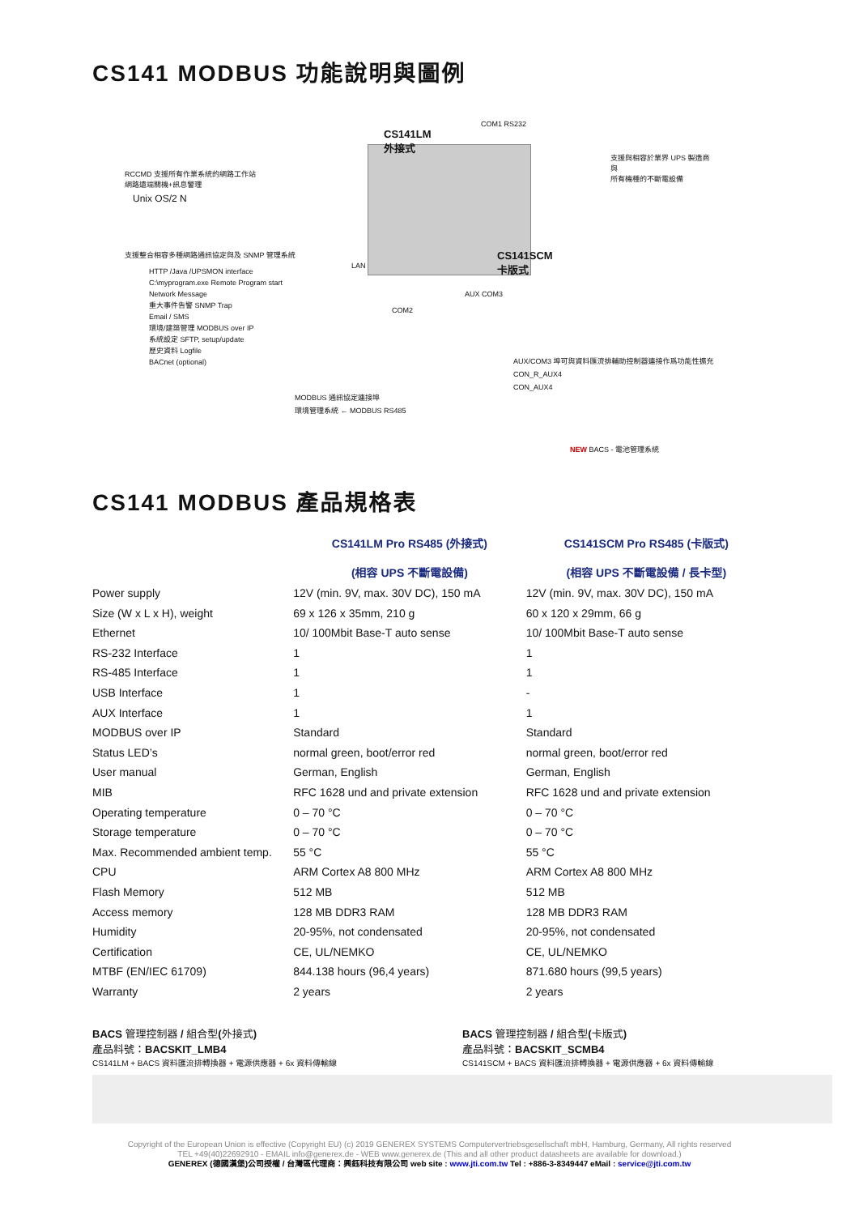CS141 MODBUS 功能說明與圖例
CS141LM
外接式
RCCMD 支援所有作業系統的網路工作站
網路遠端關機+訊息警理
Unix OS/2 N
支援整合相容多種網路通訊協定與及 SNMP 管理系統
HTTP /Java /UPSMON interface
C:\myprogram.exe Remote Program start
Network Message
重大事件告警 SNMP Trap
Email / SMS
環境/建築管理 MODBUS over IP
系統設定 SFTP, setup/update
歷史資料 Logfile
BACnet (optional)
COM1 RS232
LAN
COM2
AUX COM3
CS141SCM
卡版式
支援與相容於業界 UPS 製造商
與
所有機種的不斷電設備
AUX/COM3 埠可與資料匯流排輔助控制器連接作爲功能性擴充
CON_R_AUX4
CON_AUX4
MODBUS 通訊協定連接埠
環境管理系統 ← MODBUS RS485
NEW BACS - 電池管理系統
CS141 MODBUS 產品規格表
| | CS141LM Pro RS485 (外接式) (相容 UPS 不斷電設備) | CS141SCM Pro RS485 (卡版式) (相容 UPS 不斷電設備 / 長卡型) |
| --- | --- | --- |
| Power supply | 12V (min. 9V, max. 30V DC), 150 mA | 12V (min. 9V, max. 30V DC), 150 mA |
| Size (W x L x H), weight | 69 x 126 x 35mm, 210 g | 60 x 120 x 29mm, 66 g |
| Ethernet | 10/ 100Mbit Base-T auto sense | 10/ 100Mbit Base-T auto sense |
| RS-232 Interface | 1 | 1 |
| RS-485 Interface | 1 | 1 |
| USB Interface | 1 | - |
| AUX Interface | 1 | 1 |
| MODBUS over IP | Standard | Standard |
| Status LED’s | normal green, boot/error red | normal green, boot/error red |
| User manual | German, English | German, English |
| MIB | RFC 1628 und and private extension | RFC 1628 und and private extension |
| Operating temperature | 0 – 70 °C | 0 – 70 °C |
| Storage temperature | 0 – 70 °C | 0 – 70 °C |
| Max. Recommended ambient temp. | 55 °C | 55 °C |
| CPU | ARM Cortex A8 800 MHz | ARM Cortex A8 800 MHz |
| Flash Memory | 512 MB | 512 MB |
| Access memory | 128 MB DDR3 RAM | 128 MB DDR3 RAM |
| Humidity | 20-95%, not condensated | 20-95%, not condensated |
| Certification | CE, UL/NEMKO | CE, UL/NEMKO |
| MTBF (EN/IEC 61709) | 844.138 hours (96,4 years) | 871.680 hours (99,5 years) |
| Warranty | 2 years | 2 years |
BACS 管理控制器 / 組合型(外接式)
產品料號：BACSKIT_LMB4
CS141LM + BACS 資料匯流排轉換器 + 電源供應器 + 6x 資料傳輸線
BACS 管理控制器 / 組合型(卡版式)
產品料號：BACSKIT_SCMB4
CS141SCM + BACS 資料匯流排轉換器 + 電源供應器 + 6x 資料傳輸線
Copyright of the European Union is effective (Copyright EU) (c) 2019 GENEREX SYSTEMS Computervertriebsgesellschaft mbH, Hamburg, Germany, All rights reserved
TEL +49(40)22692910 - EMAIL info@generex.de - WEB www.generex.de (This and all other product datasheets are available for download.)
GENEREX (德國漢堡)公司授權 / 台灣區代理商：興鈺科技有限公司 web site : www.jti.com.tw Tel : +886-3-8349447 eMail : service@jti.com.tw